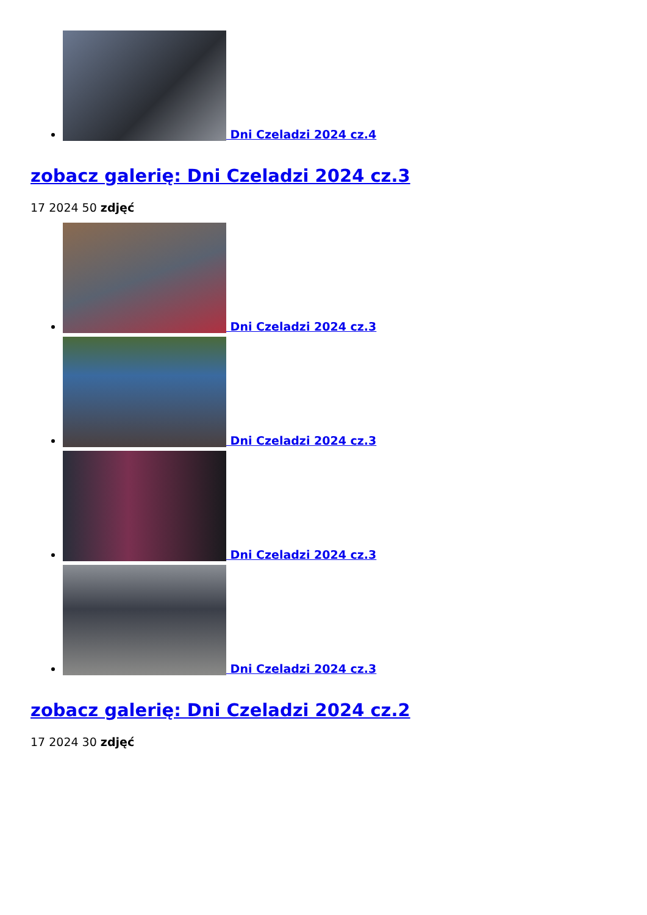Dni Czeladzi 2024 cz.4
zobacz galerię: Dni Czeladzi 2024 cz.3
17 2024 50 zdjęć
Dni Czeladzi 2024 cz.3
Dni Czeladzi 2024 cz.3
Dni Czeladzi 2024 cz.3
Dni Czeladzi 2024 cz.3
zobacz galerię: Dni Czeladzi 2024 cz.2
17 2024 30 zdjęć